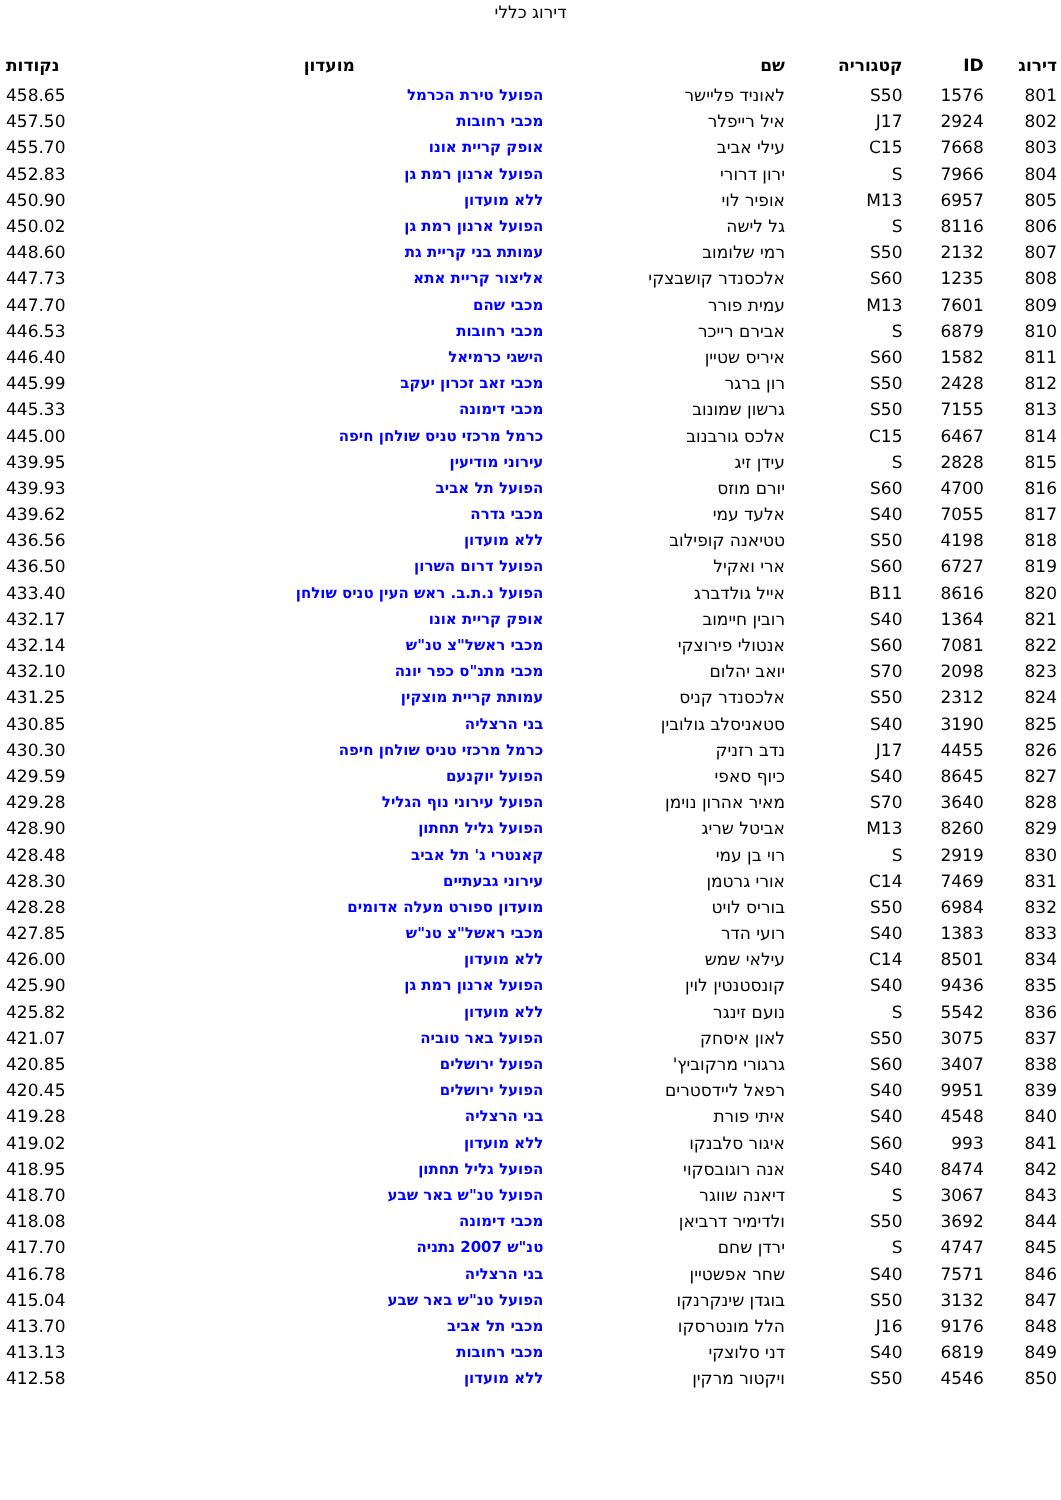דירוג כללי
| דירוג | ID | קטגוריה | שם | מועדון | נקודות |
| --- | --- | --- | --- | --- | --- |
| 801 | 1576 | S50 | לאוניד פליישר | הפועל טירת הכרמל | 458.65 |
| 802 | 2924 | J17 | איל רייפלר | מכבי רחובות | 457.50 |
| 803 | 7668 | C15 | עילי אביב | אופק קריית אונו | 455.70 |
| 804 | 7966 | S | ירון דרורי | הפועל ארנון רמת גן | 452.83 |
| 805 | 6957 | M13 | אופיר לוי | ללא מועדון | 450.90 |
| 806 | 8116 | S | גל לישה | הפועל ארנון רמת גן | 450.02 |
| 807 | 2132 | S50 | רמי שלומוב | עמותת בני קריית גת | 448.60 |
| 808 | 1235 | S60 | אלכסנדר קושבצקי | אליצור קריית אתא | 447.73 |
| 809 | 7601 | M13 | עמית פורר | מכבי שהם | 447.70 |
| 810 | 6879 | S | אבירם רייכר | מכבי רחובות | 446.53 |
| 811 | 1582 | S60 | איריס שטיין | הישגי כרמיאל | 446.40 |
| 812 | 2428 | S50 | רון ברגר | מכבי זאב זכרון יעקב | 445.99 |
| 813 | 7155 | S50 | גרשון שמונוב | מכבי דימונה | 445.33 |
| 814 | 6467 | C15 | אלכס גורבנוב | כרמל מרכזי טניס שולחן חיפה | 445.00 |
| 815 | 2828 | S | עידן זיג | עירוני מודיעין | 439.95 |
| 816 | 4700 | S60 | יורם מוזס | הפועל תל אביב | 439.93 |
| 817 | 7055 | S40 | אלעד עמי | מכבי גדרה | 439.62 |
| 818 | 4198 | S50 | טטיאנה קופילוב | ללא מועדון | 436.56 |
| 819 | 6727 | S60 | ארי ואקיל | הפועל דרום השרון | 436.50 |
| 820 | 8616 | B11 | אייל גולדברג | הפועל נ.ת.ב. ראש העין טניס שולחן | 433.40 |
| 821 | 1364 | S40 | רובין חיימוב | אופק קריית אונו | 432.17 |
| 822 | 7081 | S60 | אנטולי פירוצקי | מכבי ראשל"צ טנ"ש | 432.14 |
| 823 | 2098 | S70 | יואב יהלום | מכבי מתנ"ס כפר יונה | 432.10 |
| 824 | 2312 | S50 | אלכסנדר קניס | עמותת קריית מוצקין | 431.25 |
| 825 | 3190 | S40 | סטאניסלב גולובין | בני הרצליה | 430.85 |
| 826 | 4455 | J17 | נדב רזניק | כרמל מרכזי טניס שולחן חיפה | 430.30 |
| 827 | 8645 | S40 | כיוף סאפי | הפועל יוקנעם | 429.59 |
| 828 | 3640 | S70 | מאיר אהרון נוימן | הפועל עירוני נוף הגליל | 429.28 |
| 829 | 8260 | M13 | אביטל שריג | הפועל גליל תחתון | 428.90 |
| 830 | 2919 | S | רוי בן עמי | קאנטרי ג' תל אביב | 428.48 |
| 831 | 7469 | C14 | אורי גרטמן | עירוני גבעתיים | 428.30 |
| 832 | 6984 | S50 | בוריס לויט | מועדון ספורט מעלה אדומים | 428.28 |
| 833 | 1383 | S40 | רועי הדר | מכבי ראשל"צ טנ"ש | 427.85 |
| 834 | 8501 | C14 | עילאי שמש | ללא מועדון | 426.00 |
| 835 | 9436 | S40 | קונסטנטין לוין | הפועל ארנון רמת גן | 425.90 |
| 836 | 5542 | S | נועם זינגר | ללא מועדון | 425.82 |
| 837 | 3075 | S50 | לאון איסחק | הפועל באר טוביה | 421.07 |
| 838 | 3407 | S60 | גרגורי מרקוביץ' | הפועל ירושלים | 420.85 |
| 839 | 9951 | S40 | רפאל ליידסטרים | הפועל ירושלים | 420.45 |
| 840 | 4548 | S40 | איתי פורת | בני הרצליה | 419.28 |
| 841 | 993 | S60 | איגור סלבנקו | ללא מועדון | 419.02 |
| 842 | 8474 | S40 | אנה רוגובסקוי | הפועל גליל תחתון | 418.95 |
| 843 | 3067 | S | דיאנה שווגר | הפועל טנ"ש באר שבע | 418.70 |
| 844 | 3692 | S50 | ולדימיר דרביאן | מכבי דימונה | 418.08 |
| 845 | 4747 | S | ירדן שחם | טנ"ש 2007 נתניה | 417.70 |
| 846 | 7571 | S40 | שחר אפשטיין | בני הרצליה | 416.78 |
| 847 | 3132 | S50 | בוגדן שינקרנקו | הפועל טנ"ש באר שבע | 415.04 |
| 848 | 9176 | J16 | הלל מונטרסקו | מכבי תל אביב | 413.70 |
| 849 | 6819 | S40 | דני סלוצקי | מכבי רחובות | 413.13 |
| 850 | 4546 | S50 | ויקטור מרקין | ללא מועדון | 412.58 |